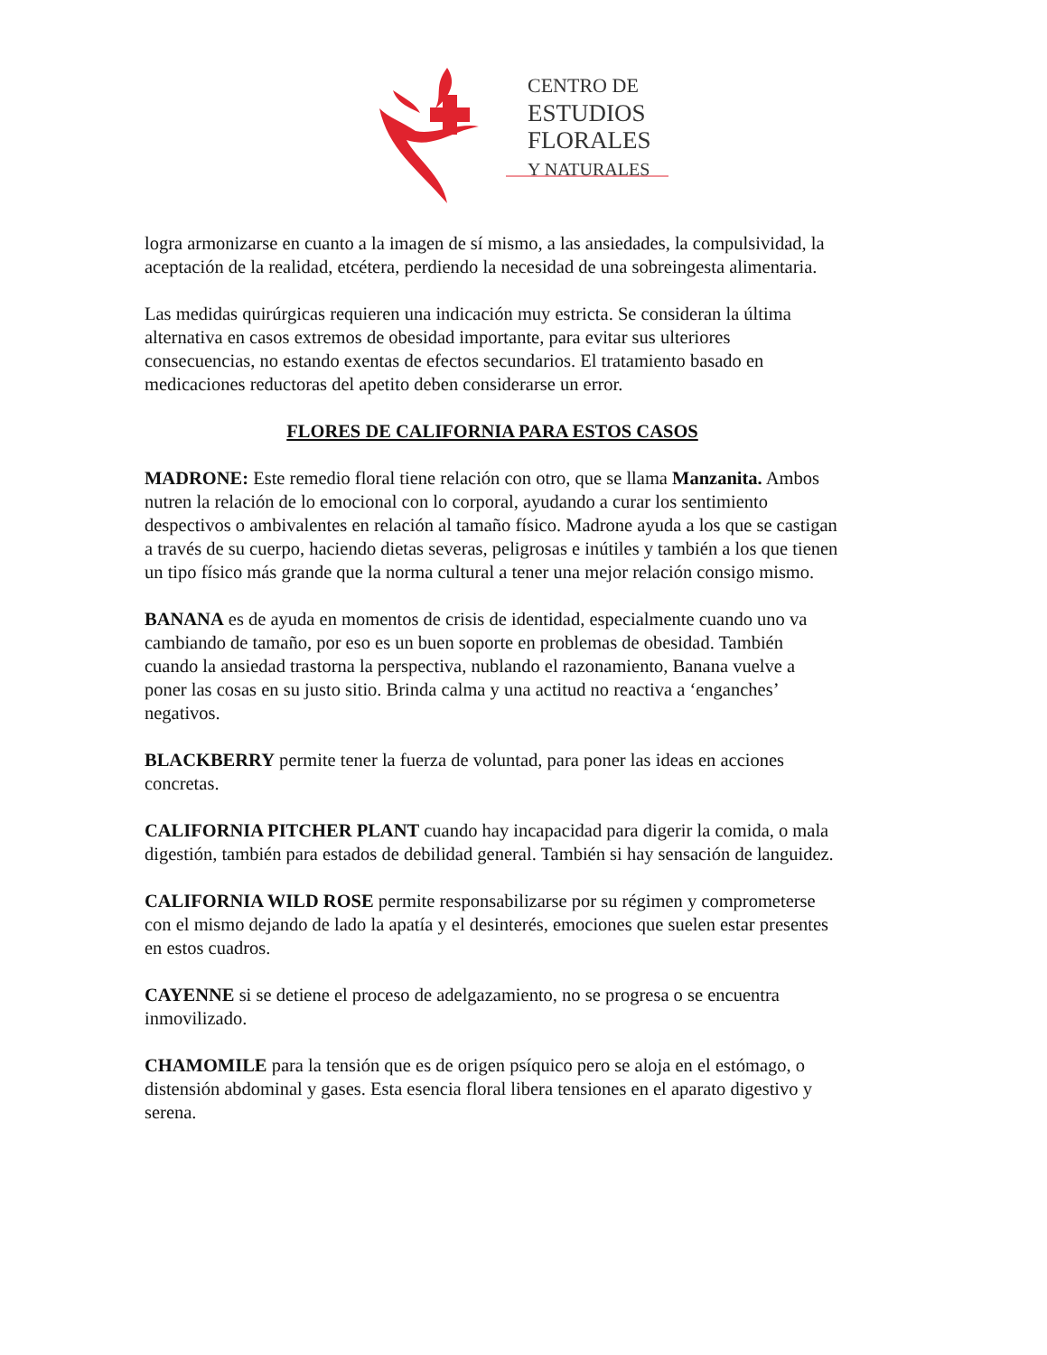CENTRO DE
ESTUDIOS
FLORALES
Y NATURALES
logra armonizarse en cuanto a la imagen de sí mismo, a las ansiedades, la compulsividad, la aceptación de la realidad, etcétera, perdiendo la necesidad de una sobreingesta alimentaria.
Las medidas quirúrgicas requieren una indicación muy estricta. Se consideran la última alternativa en casos extremos de obesidad importante, para evitar sus ulteriores consecuencias, no estando exentas de efectos secundarios. El tratamiento basado en medicaciones reductoras del apetito deben considerarse un error.
FLORES DE CALIFORNIA PARA ESTOS CASOS
MADRONE: Este remedio floral tiene relación con otro, que se llama Manzanita. Ambos nutren la relación de lo emocional con lo corporal, ayudando a curar los sentimiento despectivos o ambivalentes en relación al tamaño físico. Madrone ayuda a los que se castigan a través de su cuerpo, haciendo dietas severas, peligrosas e inútiles y también a los que tienen un tipo físico más grande que la norma cultural a tener una mejor relación consigo mismo.
BANANA es de ayuda en momentos de crisis de identidad, especialmente cuando uno va cambiando de tamaño, por eso es un buen soporte en problemas de obesidad. También cuando la ansiedad trastorna la perspectiva, nublando el razonamiento, Banana vuelve a poner las cosas en su justo sitio. Brinda calma y una actitud no reactiva a ‘enganches’ negativos.
BLACKBERRY permite tener la fuerza de voluntad, para poner las ideas en acciones concretas.
CALIFORNIA PITCHER PLANT cuando hay incapacidad para digerir la comida, o mala digestión, también para estados de debilidad general. También si hay sensación de languidez.
CALIFORNIA WILD ROSE permite responsabilizarse por su régimen y comprometerse con el mismo dejando de lado la apatía y el desinterés, emociones que suelen estar presentes en estos cuadros.
CAYENNE si se detiene el proceso de adelgazamiento, no se progresa o se encuentra inmovilizado.
CHAMOMILE para la tensión que es de origen psíquico pero se aloja en el estómago, o distensión abdominal y gases. Esta esencia floral libera tensiones en el aparato digestivo y serena.